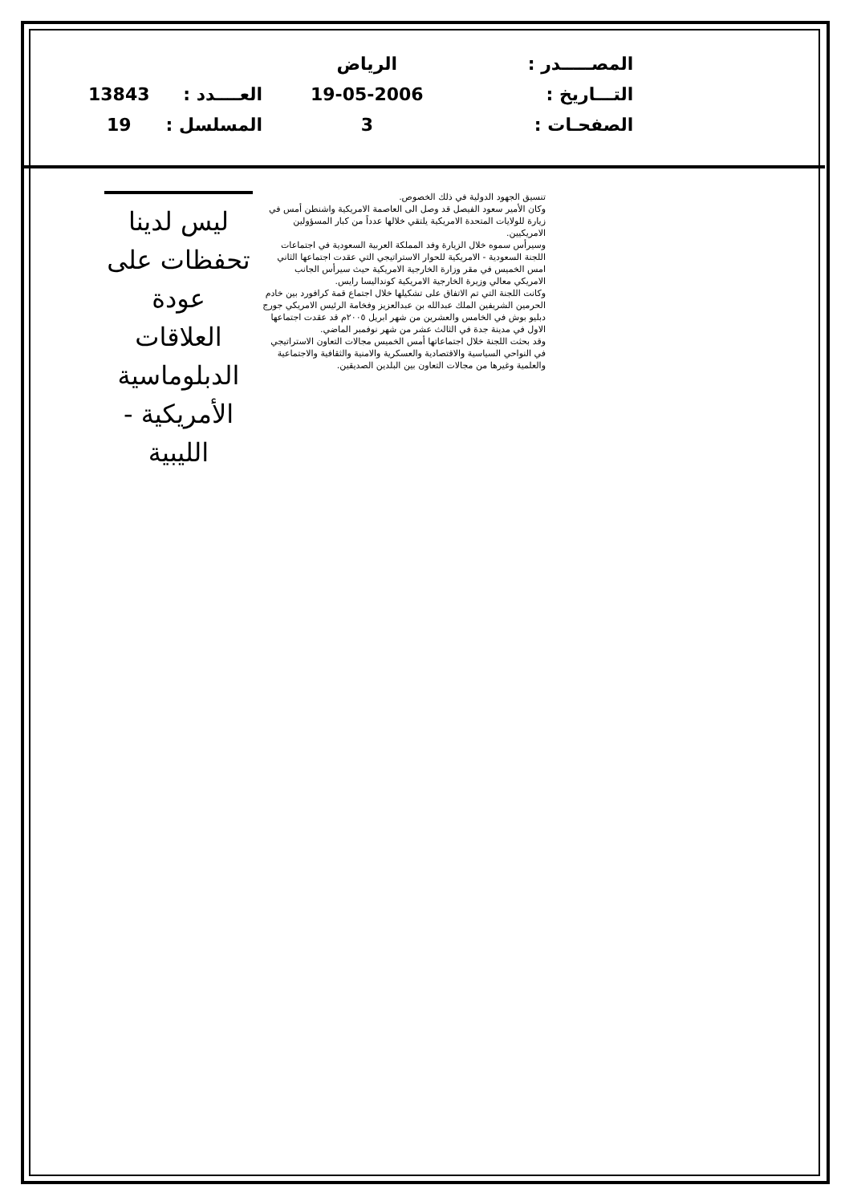| | | الرياض | المصـــــدر : |
| 13843 | العــــدد : | 19-05-2006 | التـــاريخ : |
| 19 | المسلسل : | 3 | الصفحـات : |
تنسيق الجهود الدولية في ذلك الخصوص.
وكان الأمير سعود الفيصل قد وصل الى العاصمة الامريكية واشنطن أمس في زيارة للولايات المتحدة الامريكية يلتقي خلالها عدداً من كبار المسؤولين الامريكيين.
وسيرأس سموه خلال الزيارة وفد المملكة العربية السعودية في اجتماعات اللجنة السعودية - الامريكية للحوار الاستراتيجي التي عقدت اجتماعها الثاني امس الخميس في مقر وزارة الخارجية الامريكية حيث سيرأس الجانب الامريكي معالي وزيرة الخارجية الامريكية كونداليسا رايس.
وكانت اللجنة التي تم الاتفاق على تشكيلها خلال اجتماع قمة كرافورد بين خادم الحرمين الشريفين الملك عبدالله بن عبدالعزيز وفخامة الرئيس الامريكي جورج دبليو بوش في الخامس والعشرين من شهر ابريل ٢٠٠٥م قد عقدت اجتماعها الاول في مدينة جدة في الثالث عشر من شهر نوفمبر الماضي.
وقد بحثت اللجنة خلال اجتماعاتها أمس الخميس مجالات التعاون الاستراتيجي في النواحي السياسية والاقتصادية والعسكرية والامنية والثقافية والاجتماعية والعلمية وغيرها من مجالات التعاون بين البلدين الصديقين.
ليس لدينا
تحفظات على
عودة العلاقات
الدبلوماسية
الأمريكية - الليبية